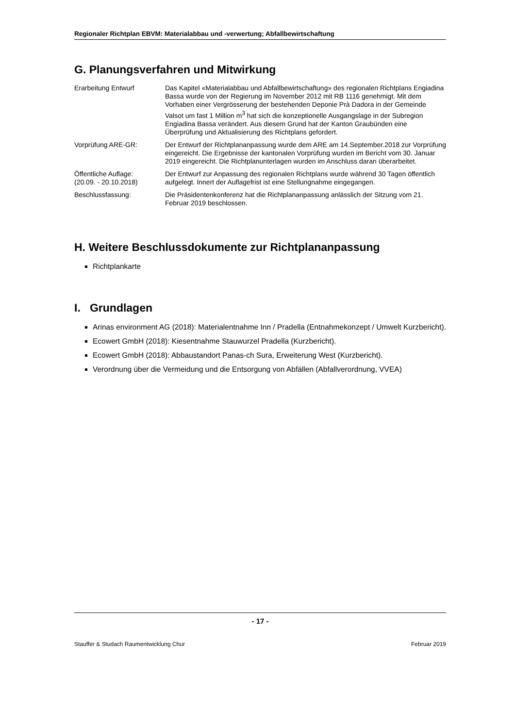Regionaler Richtplan EBVM: Materialabbau und -verwertung; Abfallbewirtschaftung
G. Planungsverfahren und Mitwirkung
| Erarbeitung Entwurf | Das Kapitel «Materialabbau und Abfallbewirtschaftung» des regionalen Richt­plans Engiadina Bassa wurde von der Regierung im November 2012 mit RB 1116 genehmigt. Mit dem Vorhaben einer Vergrösserung der bestehenden Deponie Prà Dadora in der Gemeinde Valsot um fast 1 Million m<sup>3</sup> hat sich die konzeptionelle Ausgangslage in der Subregion Engiadina Bassa verändert. Aus diesem Grund hat der Kanton Graubünden eine Überprüfung und Aktuali­sierung des Richtplans gefordert. |
| Vorprüfung ARE-GR: | Der Entwurf der Richtplananpassung wurde dem ARE am 14.September.2018 zur Vorprüfung eingereicht. Die Ergebnisse der kantonalen Vorprüfung wurden im Bericht vom 30. Januar 2019 eingereicht. Die Richtplanunterlagen wurden im Anschluss daran überarbeitet. |
| Öffentliche Auflage: (20.09. - 20.10.2018) | Der Entwurf zur Anpassung des regionalen Richtplans wurde während 30 Ta­gen öffentlich aufgelegt. Innert der Auflagefrist ist eine Stellungnahme einge­gangen. |
| Beschlussfassung: | Die Präsidentenkonferenz hat die Richtplananpassung anlässlich der Sitzung vom 21. Februar 2019 beschlossen. |
H. Weitere Beschlussdokumente zur Richtplananpassung
Richtplankarte
I. Grundlagen
Arinas environment AG (2018): Materialentnahme Inn / Pradella (Entnahmekonzept / Um­welt Kurzbericht).
Ecowert GmbH (2018): Kiesentnahme Stauwurzel Pradella (Kurzbericht).
Ecowert GmbH (2018): Abbaustandort Panas-ch Sura, Erweiterung West (Kurzbericht).
Verordnung über die Vermeidung und die Entsorgung von Abfällen (Abfallverordnung, VVEA)
- 17 -
Stauffer & Studach Raumentwicklung Chur Februar 2019